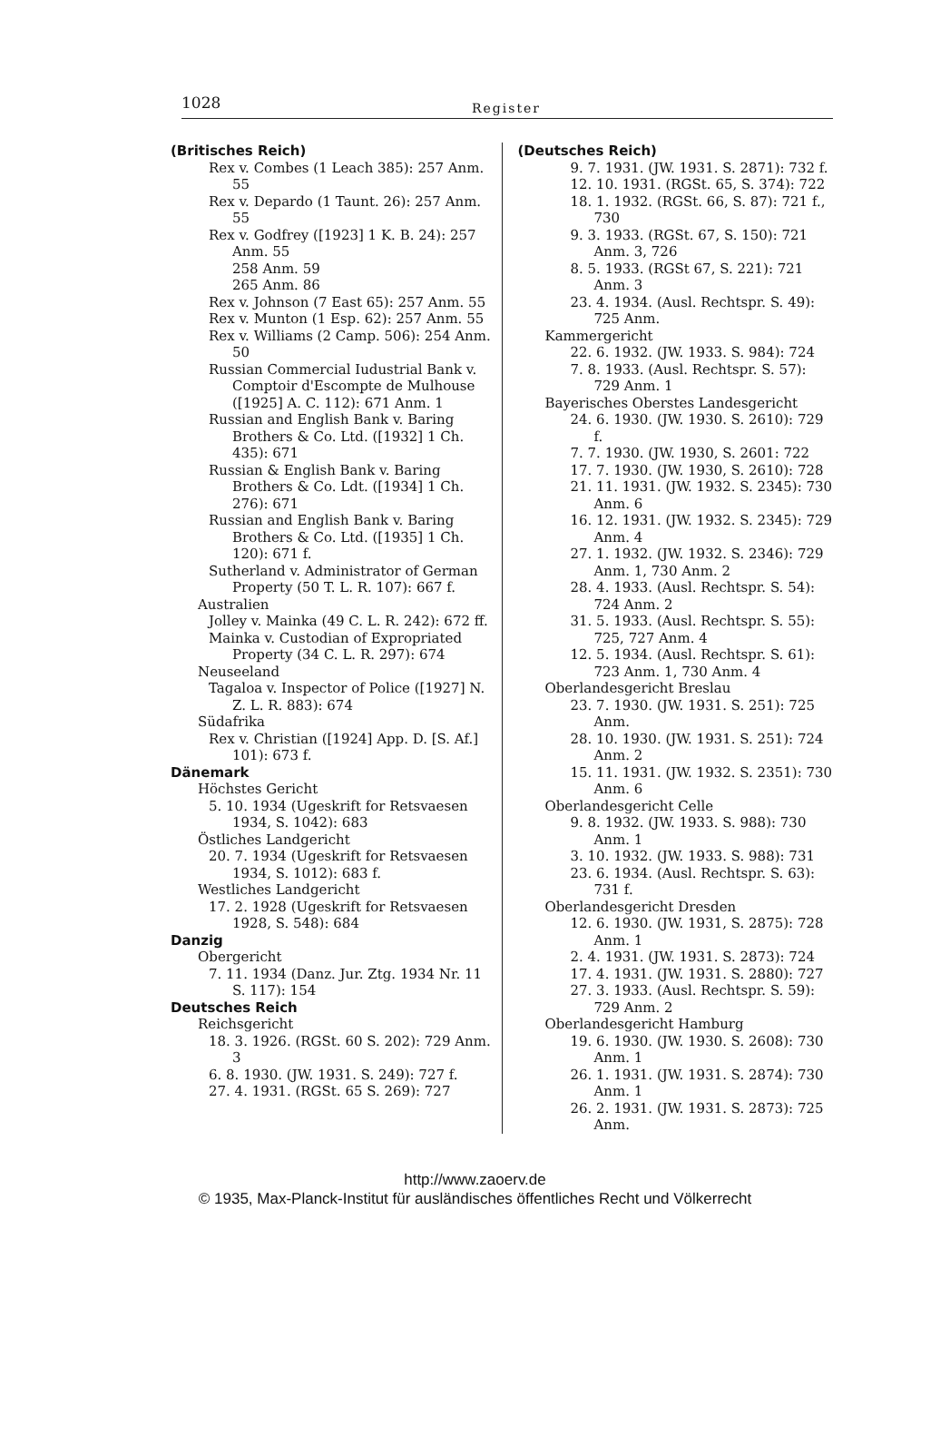1028 Register
(Britisches Reich)
Rex v. Combes (1 Leach 385): 257 Anm. 55
Rex v. Depardo (1 Taunt. 26): 257 Anm. 55
Rex v. Godfrey ([1923] 1 K. B. 24): 257 Anm. 55
258 Anm. 59
265 Anm. 86
Rex v. Johnson (7 East 65): 257 Anm. 55
Rex v. Munton (1 Esp. 62): 257 Anm. 55
Rex v. Williams (2 Camp. 506): 254 Anm. 50
Russian Commercial Iudustrial Bank v. Comptoir d'Escompte de Mulhouse ([1925] A. C. 112): 671 Anm. 1
Russian and English Bank v. Baring Brothers & Co. Ltd. ([1932] 1 Ch. 435): 671
Russian & English Bank v. Baring Brothers & Co. Ldt. ([1934] 1 Ch. 276): 671
Russian and English Bank v. Baring Brothers & Co. Ltd. ([1935] 1 Ch. 120): 671 f.
Sutherland v. Administrator of German Property (50 T. L. R. 107): 667 f.
Australien
Jolley v. Mainka (49 C. L. R. 242): 672 ff.
Mainka v. Custodian of Expropriated Property (34 C. L. R. 297): 674
Neuseeland
Tagaloa v. Inspector of Police ([1927] N. Z. L. R. 883): 674
Südafrika
Rex v. Christian ([1924] App. D. [S. Af.] 101): 673 f.
Dänemark
Höchstes Gericht
5. 10. 1934 (Ugeskrift for Retsvaesen 1934, S. 1042): 683
Östliches Landgericht
20. 7. 1934 (Ugeskrift for Retsvaesen 1934, S. 1012): 683 f.
Westliches Landgericht
17. 2. 1928 (Ugeskrift for Retsvaesen 1928, S. 548): 684
Danzig
Obergericht
7. 11. 1934 (Danz. Jur. Ztg. 1934 Nr. 11 S. 117): 154
Deutsches Reich
Reichsgericht
18. 3. 1926. (RGSt. 60 S. 202): 729 Anm. 3
6. 8. 1930. (JW. 1931. S. 249): 727 f.
27. 4. 1931. (RGSt. 65 S. 269): 727
(Deutsches Reich)
9. 7. 1931. (JW. 1931. S. 2871): 732 f.
12. 10. 1931. (RGSt. 65, S. 374): 722
18. 1. 1932. (RGSt. 66, S. 87): 721 f., 730
9. 3. 1933. (RGSt. 67, S. 150): 721 Anm. 3, 726
8. 5. 1933. (RGSt 67, S. 221): 721 Anm. 3
23. 4. 1934. (Ausl. Rechtspr. S. 49): 725 Anm.
Kammergericht
22. 6. 1932. (JW. 1933. S. 984): 724
7. 8. 1933. (Ausl. Rechtspr. S. 57): 729 Anm. 1
Bayerisches Oberstes Landesgericht
24. 6. 1930. (JW. 1930. S. 2610): 729 f.
7. 7. 1930. (JW. 1930, S. 2601: 722
17. 7. 1930. (JW. 1930, S. 2610): 728
21. 11. 1931. (JW. 1932. S. 2345): 730 Anm. 6
16. 12. 1931. (JW. 1932. S. 2345): 729 Anm. 4
27. 1. 1932. (JW. 1932. S. 2346): 729 Anm. 1, 730 Anm. 2
28. 4. 1933. (Ausl. Rechtspr. S. 54): 724 Anm. 2
31. 5. 1933. (Ausl. Rechtspr. S. 55): 725, 727 Anm. 4
12. 5. 1934. (Ausl. Rechtspr. S. 61): 723 Anm. 1, 730 Anm. 4
Oberlandesgericht Breslau
23. 7. 1930. (JW. 1931. S. 251): 725 Anm.
28. 10. 1930. (JW. 1931. S. 251): 724 Anm. 2
15. 11. 1931. (JW. 1932. S. 2351): 730 Anm. 6
Oberlandesgericht Celle
9. 8. 1932. (JW. 1933. S. 988): 730 Anm. 1
3. 10. 1932. (JW. 1933. S. 988): 731
23. 6. 1934. (Ausl. Rechtspr. S. 63): 731 f.
Oberlandesgericht Dresden
12. 6. 1930. (JW. 1931, S. 2875): 728 Anm. 1
2. 4. 1931. (JW. 1931. S. 2873): 724
17. 4. 1931. (JW. 1931. S. 2880): 727
27. 3. 1933. (Ausl. Rechtspr. S. 59): 729 Anm. 2
Oberlandesgericht Hamburg
19. 6. 1930. (JW. 1930. S. 2608): 730 Anm. 1
26. 1. 1931. (JW. 1931. S. 2874): 730 Anm. 1
26. 2. 1931. (JW. 1931. S. 2873): 725 Anm.
http://www.zaoerv.de
© 1935, Max-Planck-Institut für ausländisches öffentliches Recht und Völkerrecht